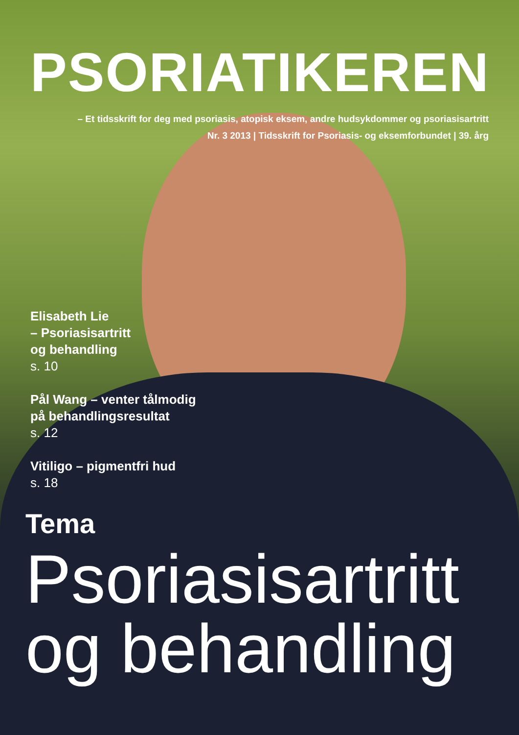PSORIATIKEREN
– Et tidsskrift for deg med psoriasis, atopisk eksem, andre hudsykdommer og psoriasisartritt
Nr. 3 2013 | Tidsskrift for Psoriasis- og eksemforbundet | 39. årg
Elisabeth Lie
– Psoriasisartritt
og behandling
s. 10
Pål Wang – venter tålmodig
på behandlingsresultat
s. 12
Vitiligo – pigmentfri hud
s. 18
Tema
Psoriasisartritt
og behandling